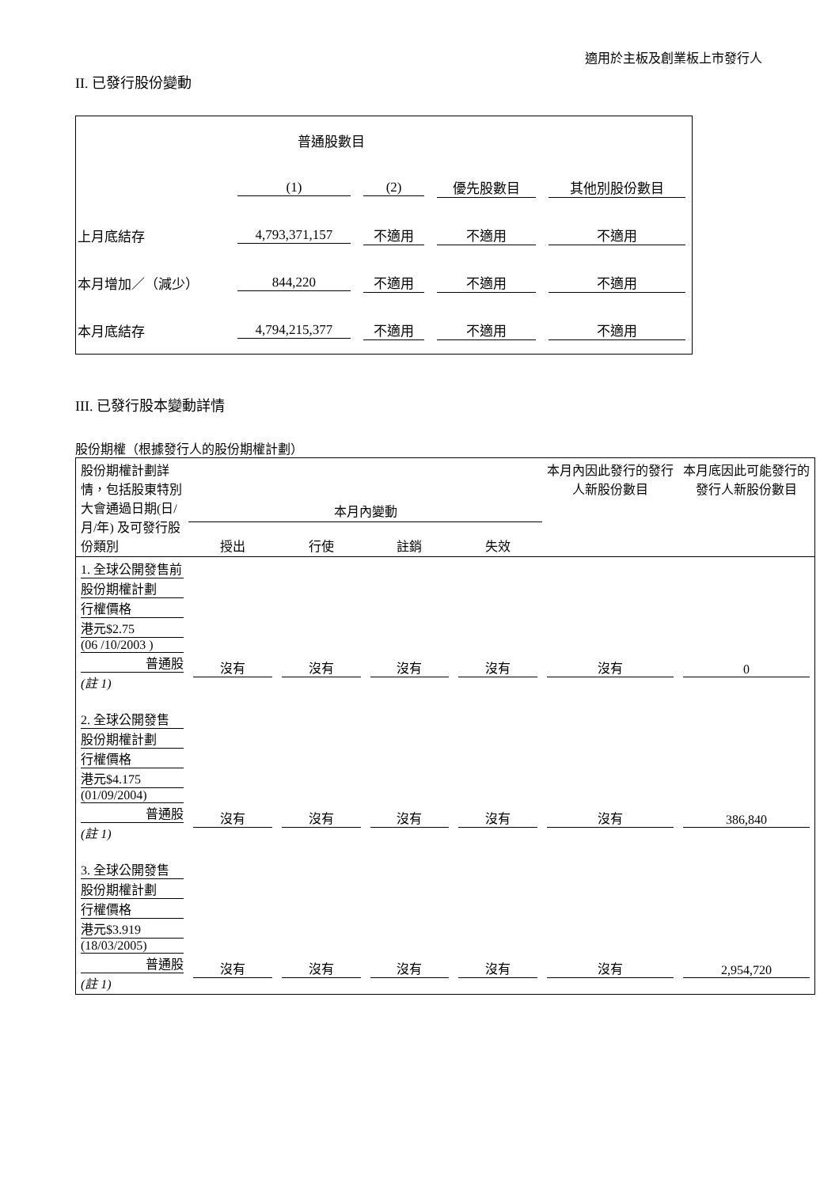適用於主板及創業板上市發行人
II. 已發行股份變動
| | 普通股數目 | | | |
| | (1) | (2) | 優先股數目 | 其他別股份數目 |
| 上月底結存 | 4,793,371,157 | 不適用 | 不適用 | 不適用 |
| 本月增加／（減少） | 844,220 | 不適用 | 不適用 | 不適用 |
| 本月底結存 | 4,794,215,377 | 不適用 | 不適用 | 不適用 |
III. 已發行股本變動詳情
股份期權（根據發行人的股份期權計劃）
| 股份期權計劃詳情，包括股東特別大會通過日期(日/月/年) 及可發行股份類別 | 本月內變動 | | | | 本月內因此發行的發行人新股份數目 | 本月底因此可能發行的發行人新股份數目 |
| | 授出 | 行使 | 註銷 | 失效 | | |
| 1. 全球公開發售前 股份期權計劃 行權價格 港元$2.75 (06 /10/2003 ) 普通股 (註 1) | 沒有 | 沒有 | 沒有 | 沒有 | 沒有 | 0 |
| 2. 全球公開發售 股份期權計劃 行權價格 港元$4.175 (01/09/2004) 普通股 (註 1) | 沒有 | 沒有 | 沒有 | 沒有 | 沒有 | 386,840 |
| 3. 全球公開發售 股份期權計劃 行權價格 港元$3.919 (18/03/2005) 普通股 (註 1) | 沒有 | 沒有 | 沒有 | 沒有 | 沒有 | 2,954,720 |